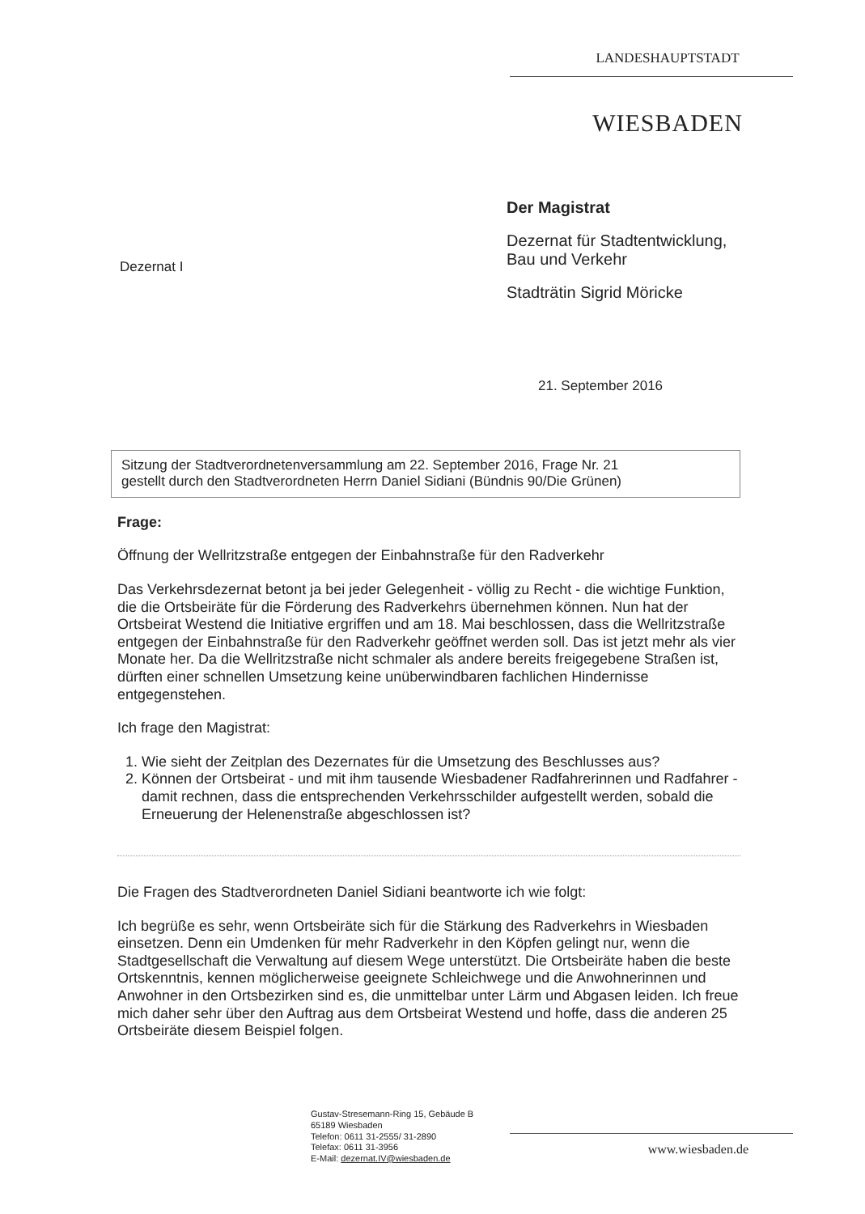LANDESHAUPTSTADT
WIESBADEN
Dezernat I
Der Magistrat
Dezernat für Stadtentwicklung,
Bau und Verkehr
Stadträtin Sigrid Möricke
21. September 2016
Sitzung der Stadtverordnetenversammlung am 22. September 2016, Frage Nr. 21
gestellt durch den Stadtverordneten Herrn Daniel Sidiani (Bündnis 90/Die Grünen)
Frage:
Öffnung der Wellritzstraße entgegen der Einbahnstraße für den Radverkehr
Das Verkehrsdezernat betont ja bei jeder Gelegenheit - völlig zu Recht - die wichtige Funktion, die die Ortsbeiräte für die Förderung des Radverkehrs übernehmen können. Nun hat der Ortsbeirat Westend die Initiative ergriffen und am 18. Mai beschlossen, dass die Wellritzstraße entgegen der Einbahnstraße für den Radverkehr geöffnet werden soll. Das ist jetzt mehr als vier Monate her. Da die Wellritzstraße nicht schmaler als andere bereits freigegebene Straßen ist, dürften einer schnellen Umsetzung keine unüberwindbaren fachlichen Hindernisse entgegenstehen.
Ich frage den Magistrat:
1. Wie sieht der Zeitplan des Dezernates für die Umsetzung des Beschlusses aus?
2. Können der Ortsbeirat - und mit ihm tausende Wiesbadener Radfahrerinnen und Radfahrer - damit rechnen, dass die entsprechenden Verkehrsschilder aufgestellt werden, sobald die Erneuerung der Helenenstraße abgeschlossen ist?
Die Fragen des Stadtverordneten Daniel Sidiani beantworte ich wie folgt:
Ich begrüße es sehr, wenn Ortsbeiräte sich für die Stärkung des Radverkehrs in Wiesbaden einsetzen. Denn ein Umdenken für mehr Radverkehr in den Köpfen gelingt nur, wenn die Stadtgesellschaft die Verwaltung auf diesem Wege unterstützt. Die Ortsbeiräte haben die beste Ortskenntnis, kennen möglicherweise geeignete Schleichwege und die Anwohnerinnen und Anwohner in den Ortsbezirken sind es, die unmittelbar unter Lärm und Abgasen leiden. Ich freue mich daher sehr über den Auftrag aus dem Ortsbeirat Westend und hoffe, dass die anderen 25 Ortsbeiräte diesem Beispiel folgen.
Gustav-Stresemann-Ring 15, Gebäude B
65189 Wiesbaden
Telefon: 0611 31-2555/ 31-2890
Telefax: 0611 31-3956
E-Mail: dezernat.IV@wiesbaden.de
www.wiesbaden.de